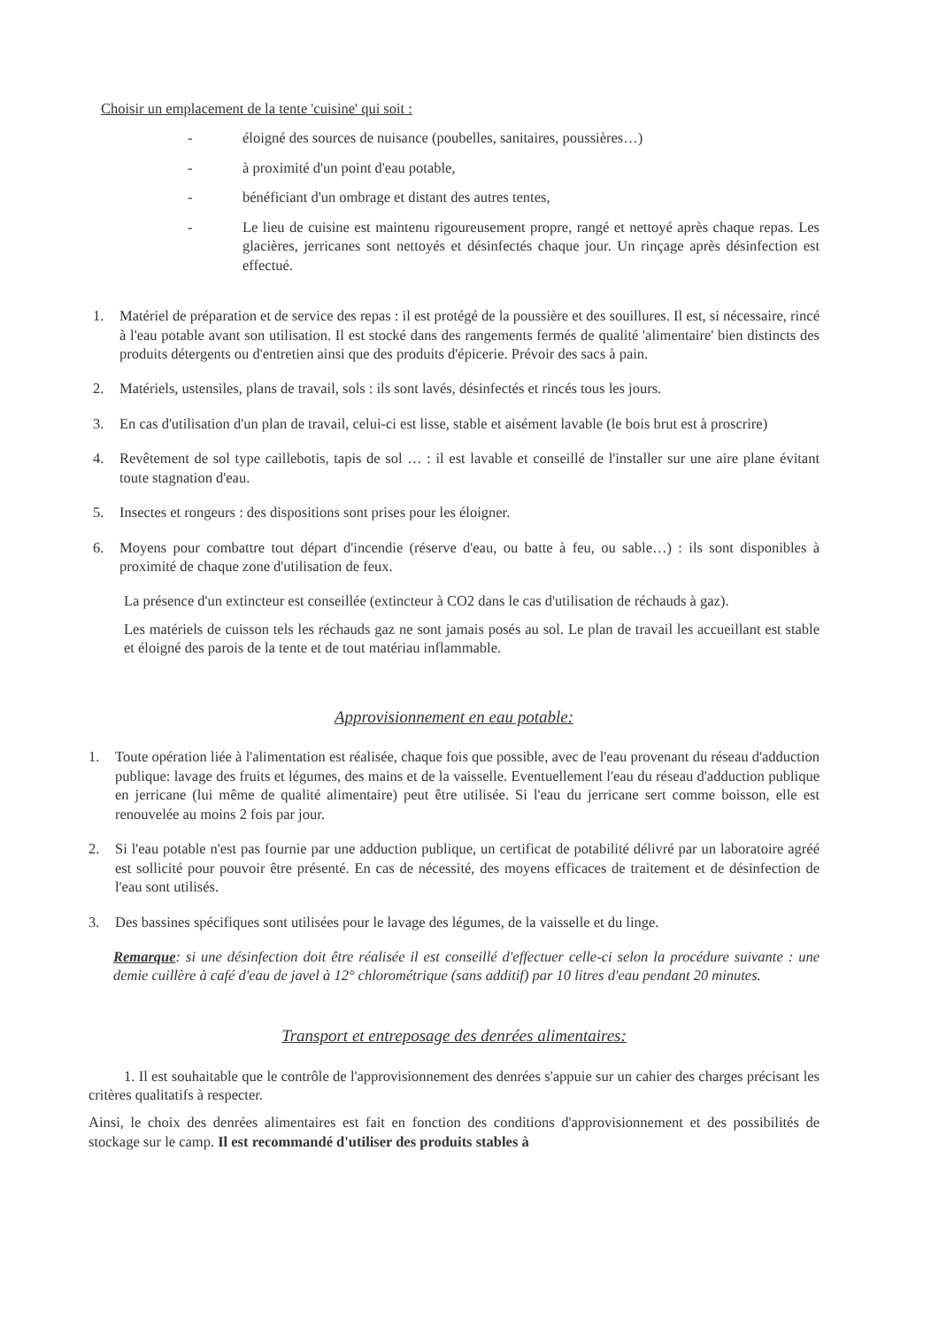Choisir un emplacement de la tente 'cuisine' qui soit :
- éloigné des sources de nuisance (poubelles, sanitaires, poussières…)
- à proximité d'un point d'eau potable,
- bénéficiant d'un ombrage et distant des autres tentes,
- Le lieu de cuisine est maintenu rigoureusement propre, rangé et nettoyé après chaque repas. Les glacières, jerricanes sont nettoyés et désinfectés chaque jour. Un rinçage après désinfection est effectué.
1. Matériel de préparation et de service des repas : il est protégé de la poussière et des souillures. Il est, si nécessaire, rincé à l'eau potable avant son utilisation. Il est stocké dans des rangements fermés de qualité 'alimentaire' bien distincts des produits détergents ou d'entretien ainsi que des produits d'épicerie. Prévoir des sacs à pain.
2. Matériels, ustensiles, plans de travail, sols : ils sont lavés, désinfectés et rincés tous les jours.
3. En cas d'utilisation d'un plan de travail, celui-ci est lisse, stable et aisément lavable (le bois brut est à proscrire)
4. Revêtement de sol type caillebotis, tapis de sol … : il est lavable et conseillé de l'installer sur une aire plane évitant toute stagnation d'eau.
5. Insectes et rongeurs : des dispositions sont prises pour les éloigner.
6. Moyens pour combattre tout départ d'incendie (réserve d'eau, ou batte à feu, ou sable…) : ils sont disponibles à proximité de chaque zone d'utilisation de feux.
La présence d'un extincteur est conseillée (extincteur à CO2 dans le cas d'utilisation de réchauds à gaz).
Les matériels de cuisson tels les réchauds gaz ne sont jamais posés au sol. Le plan de travail les accueillant est stable et éloigné des parois de la tente et de tout matériau inflammable.
Approvisionnement en eau potable:
1. Toute opération liée à l'alimentation est réalisée, chaque fois que possible, avec de l'eau provenant du réseau d'adduction publique: lavage des fruits et légumes, des mains et de la vaisselle. Eventuellement l'eau du réseau d'adduction publique en jerricane (lui même de qualité alimentaire) peut être utilisée. Si l'eau du jerricane sert comme boisson, elle est renouvelée au moins 2 fois par jour.
2. Si l'eau potable n'est pas fournie par une adduction publique, un certificat de potabilité délivré par un laboratoire agréé est sollicité pour pouvoir être présenté. En cas de nécessité, des moyens efficaces de traitement et de désinfection de l'eau sont utilisés.
3. Des bassines spécifiques sont utilisées pour le lavage des légumes, de la vaisselle et du linge.
Remarque: si une désinfection doit être réalisée il est conseillé d'effectuer celle-ci selon la procédure suivante : une demie cuillère à café d'eau de javel à 12° chlorométrique (sans additif) par 10 litres d'eau pendant 20 minutes.
Transport et entreposage des denrées alimentaires:
1. Il est souhaitable que le contrôle de l'approvisionnement des denrées s'appuie sur un cahier des charges précisant les critères qualitatifs à respecter.
Ainsi, le choix des denrées alimentaires est fait en fonction des conditions d'approvisionnement et des possibilités de stockage sur le camp. Il est recommandé d'utiliser des produits stables à